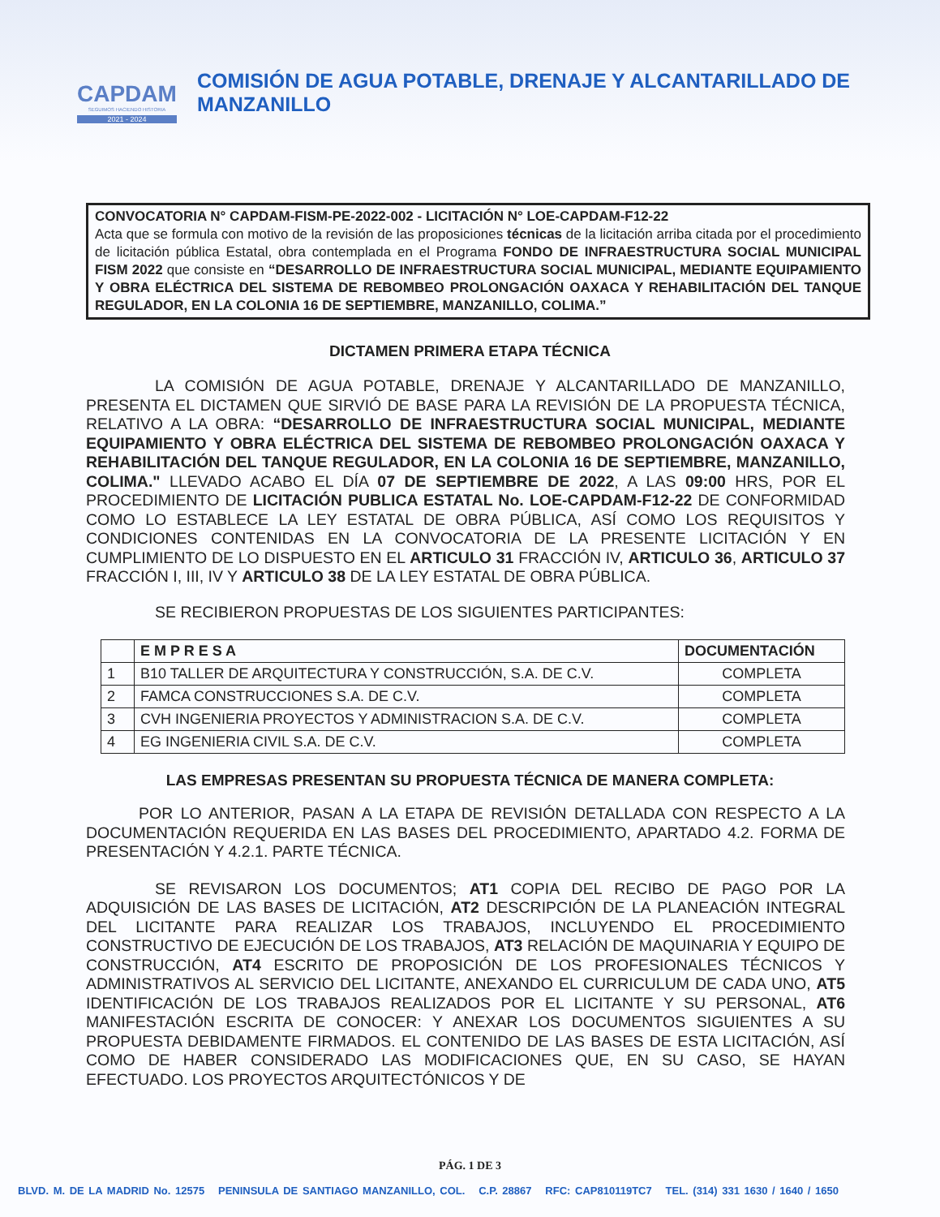CAPDAM
SEGUIMOS HACIENDO HISTORIA
2021 - 2024
COMISIÓN DE AGUA POTABLE, DRENAJE Y ALCANTARILLADO DE MANZANILLO
CONVOCATORIA N° CAPDAM-FISM-PE-2022-002 - LICITACIÓN N° LOE-CAPDAM-F12-22
Acta que se formula con motivo de la revisión de las proposiciones técnicas de la licitación arriba citada por el procedimiento de licitación pública Estatal, obra contemplada en el Programa FONDO DE INFRAESTRUCTURA SOCIAL MUNICIPAL FISM 2022 que consiste en “DESARROLLO DE INFRAESTRUCTURA SOCIAL MUNICIPAL, MEDIANTE EQUIPAMIENTO Y OBRA ELÉCTRICA DEL SISTEMA DE REBOMBEO PROLONGACIÓN OAXACA Y REHABILITACIÓN DEL TANQUE REGULADOR, EN LA COLONIA 16 DE SEPTIEMBRE, MANZANILLO, COLIMA.”
DICTAMEN PRIMERA ETAPA TÉCNICA
LA COMISIÓN DE AGUA POTABLE, DRENAJE Y ALCANTARILLADO DE MANZANILLO, PRESENTA EL DICTAMEN QUE SIRVIÓ DE BASE PARA LA REVISIÓN DE LA PROPUESTA TÉCNICA, RELATIVO A LA OBRA: “DESARROLLO DE INFRAESTRUCTURA SOCIAL MUNICIPAL, MEDIANTE EQUIPAMIENTO Y OBRA ELÉCTRICA DEL SISTEMA DE REBOMBEO PROLONGACIÓN OAXACA Y REHABILITACIÓN DEL TANQUE REGULADOR, EN LA COLONIA 16 DE SEPTIEMBRE, MANZANILLO, COLIMA." LLEVADO ACABO EL DÍA 07 DE SEPTIEMBRE DE 2022, A LAS 09:00 HRS, POR EL PROCEDIMIENTO DE LICITACIÓN PUBLICA ESTATAL No. LOE-CAPDAM-F12-22 DE CONFORMIDAD COMO LO ESTABLECE LA LEY ESTATAL DE OBRA PÚBLICA, ASÍ COMO LOS REQUISITOS Y CONDICIONES CONTENIDAS EN LA CONVOCATORIA DE LA PRESENTE LICITACIÓN Y EN CUMPLIMIENTO DE LO DISPUESTO EN EL ARTICULO 31 FRACCIÓN IV, ARTICULO 36, ARTICULO 37 FRACCIÓN I, III, IV Y ARTICULO 38 DE LA LEY ESTATAL DE OBRA PÚBLICA.
SE RECIBIERON PROPUESTAS DE LOS SIGUIENTES PARTICIPANTES:
| | E M P R E S A | DOCUMENTACIÓN |
| --- | --- | --- |
| 1 | B10 TALLER DE ARQUITECTURA Y CONSTRUCCIÓN, S.A. DE C.V. | COMPLETA |
| 2 | FAMCA CONSTRUCCIONES S.A. DE C.V. | COMPLETA |
| 3 | CVH INGENIERIA PROYECTOS Y ADMINISTRACION S.A. DE C.V. | COMPLETA |
| 4 | EG INGENIERIA CIVIL S.A. DE C.V. | COMPLETA |
LAS EMPRESAS PRESENTAN SU PROPUESTA TÉCNICA DE MANERA COMPLETA:
POR LO ANTERIOR, PASAN A LA ETAPA DE REVISIÓN DETALLADA CON RESPECTO A LA DOCUMENTACIÓN REQUERIDA EN LAS BASES DEL PROCEDIMIENTO, APARTADO 4.2. FORMA DE PRESENTACIÓN Y 4.2.1. PARTE TÉCNICA.
SE REVISARON LOS DOCUMENTOS; AT1 COPIA DEL RECIBO DE PAGO POR LA ADQUISICIÓN DE LAS BASES DE LICITACIÓN, AT2 DESCRIPCIÓN DE LA PLANEACIÓN INTEGRAL DEL LICITANTE PARA REALIZAR LOS TRABAJOS, INCLUYENDO EL PROCEDIMIENTO CONSTRUCTIVO DE EJECUCIÓN DE LOS TRABAJOS, AT3 RELACIÓN DE MAQUINARIA Y EQUIPO DE CONSTRUCCIÓN, AT4 ESCRITO DE PROPOSICIÓN DE LOS PROFESIONALES TÉCNICOS Y ADMINISTRATIVOS AL SERVICIO DEL LICITANTE, ANEXANDO EL CURRICULUM DE CADA UNO, AT5 IDENTIFICACIÓN DE LOS TRABAJOS REALIZADOS POR EL LICITANTE Y SU PERSONAL, AT6 MANIFESTACIÓN ESCRITA DE CONOCER: Y ANEXAR LOS DOCUMENTOS SIGUIENTES A SU PROPUESTA DEBIDAMENTE FIRMADOS. EL CONTENIDO DE LAS BASES DE ESTA LICITACIÓN, ASÍ COMO DE HABER CONSIDERADO LAS MODIFICACIONES QUE, EN SU CASO, SE HAYAN EFECTUADO. LOS PROYECTOS ARQUITECTÓNICOS Y DE
PÁG. 1 DE 3
BLVD. M. DE LA MADRID No. 12575 PENINSULA DE SANTIAGO MANZANILLO, COL. C.P. 28867 RFC: CAP810119TC7 TEL. (314) 331 1630 / 1640 / 1650